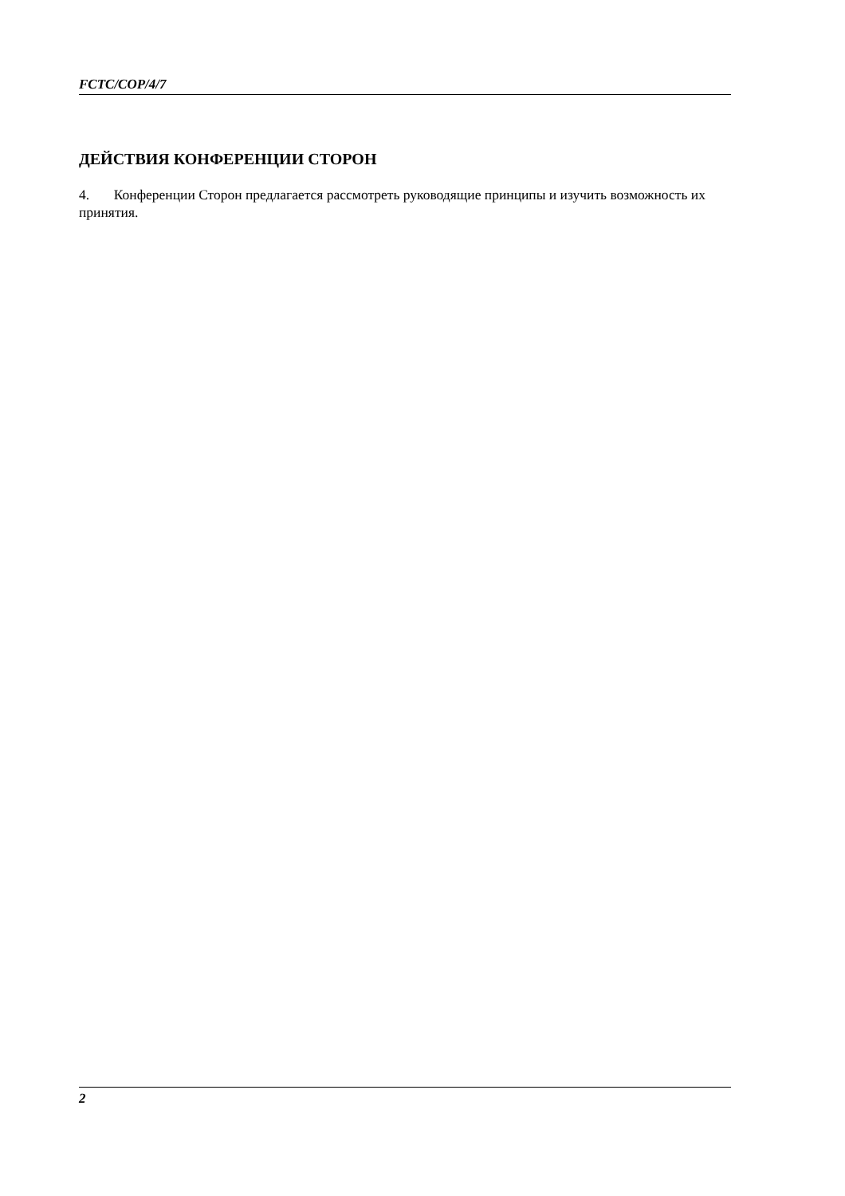FCTC/COP/4/7
ДЕЙСТВИЯ КОНФЕРЕНЦИИ СТОРОН
4. Конференции Сторон предлагается рассмотреть руководящие принципы и изучить возможность их принятия.
2